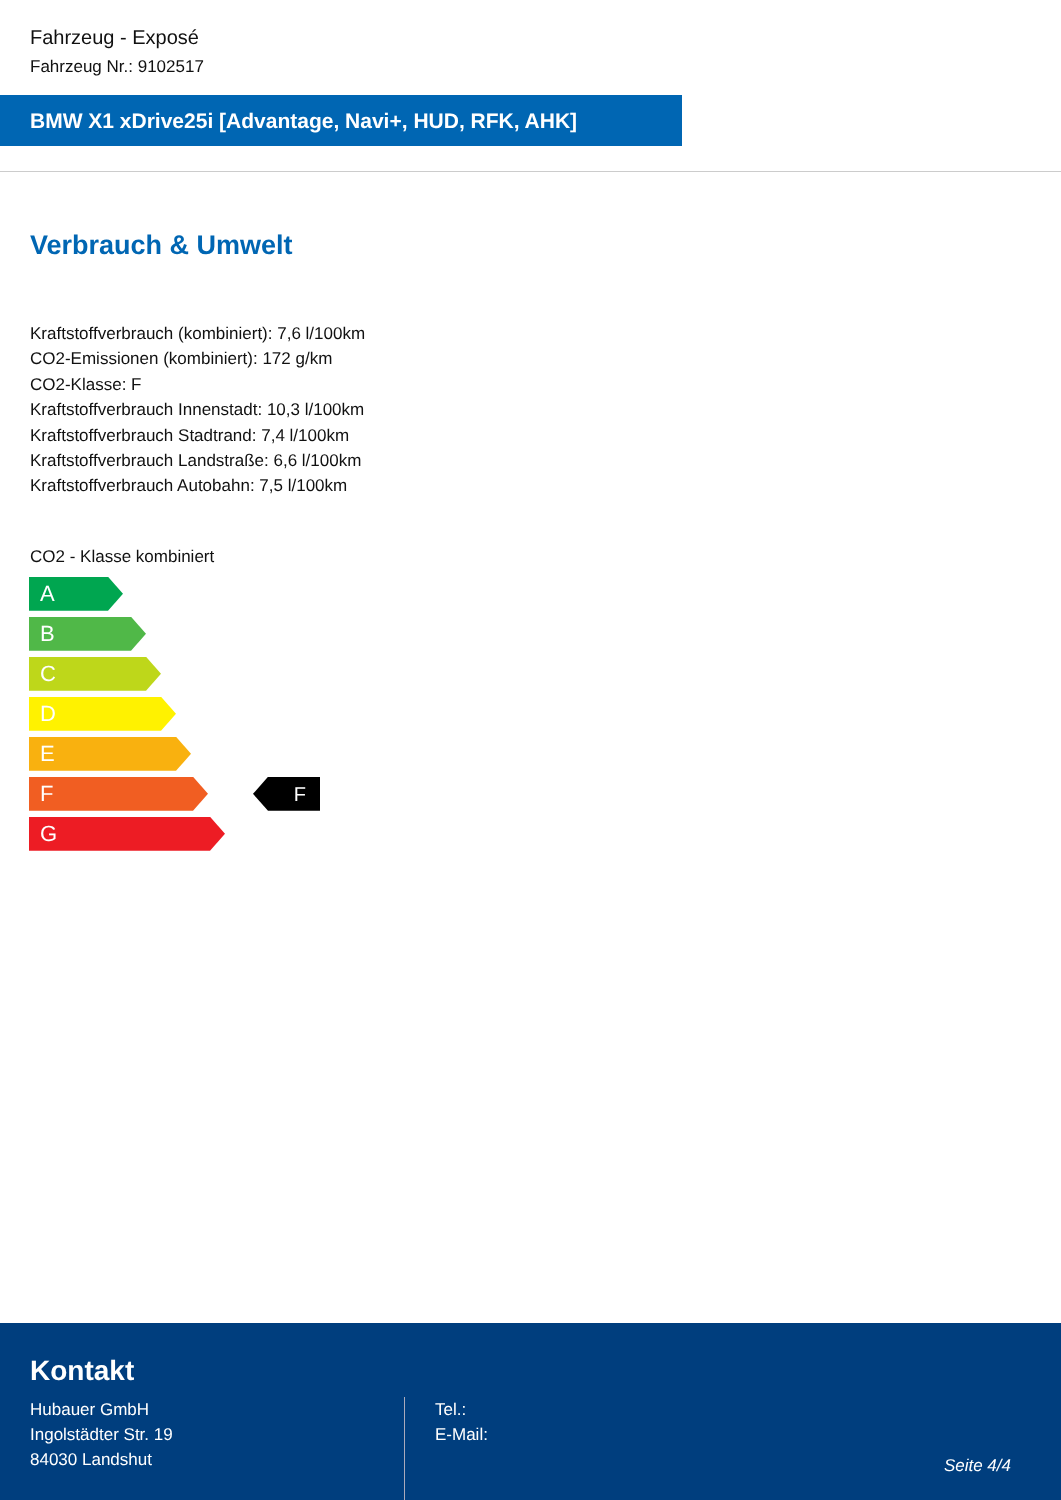Fahrzeug - Exposé
Fahrzeug Nr.: 9102517
BMW X1 xDrive25i [Advantage, Navi+, HUD, RFK, AHK]
Verbrauch & Umwelt
Kraftstoffverbrauch (kombiniert): 7,6 l/100km
CO2-Emissionen (kombiniert): 172 g/km
CO2-Klasse: F
Kraftstoffverbrauch Innenstadt: 10,3 l/100km
Kraftstoffverbrauch Stadtrand: 7,4 l/100km
Kraftstoffverbrauch Landstraße: 6,6 l/100km
Kraftstoffverbrauch Autobahn: 7,5 l/100km
CO2 - Klasse kombiniert
A
B
C
D
E
F F
G
Kontakt
Hubauer GmbH
Ingolstädter Str. 19
84030 Landshut
Tel.:
E-Mail:
Seite 4/4